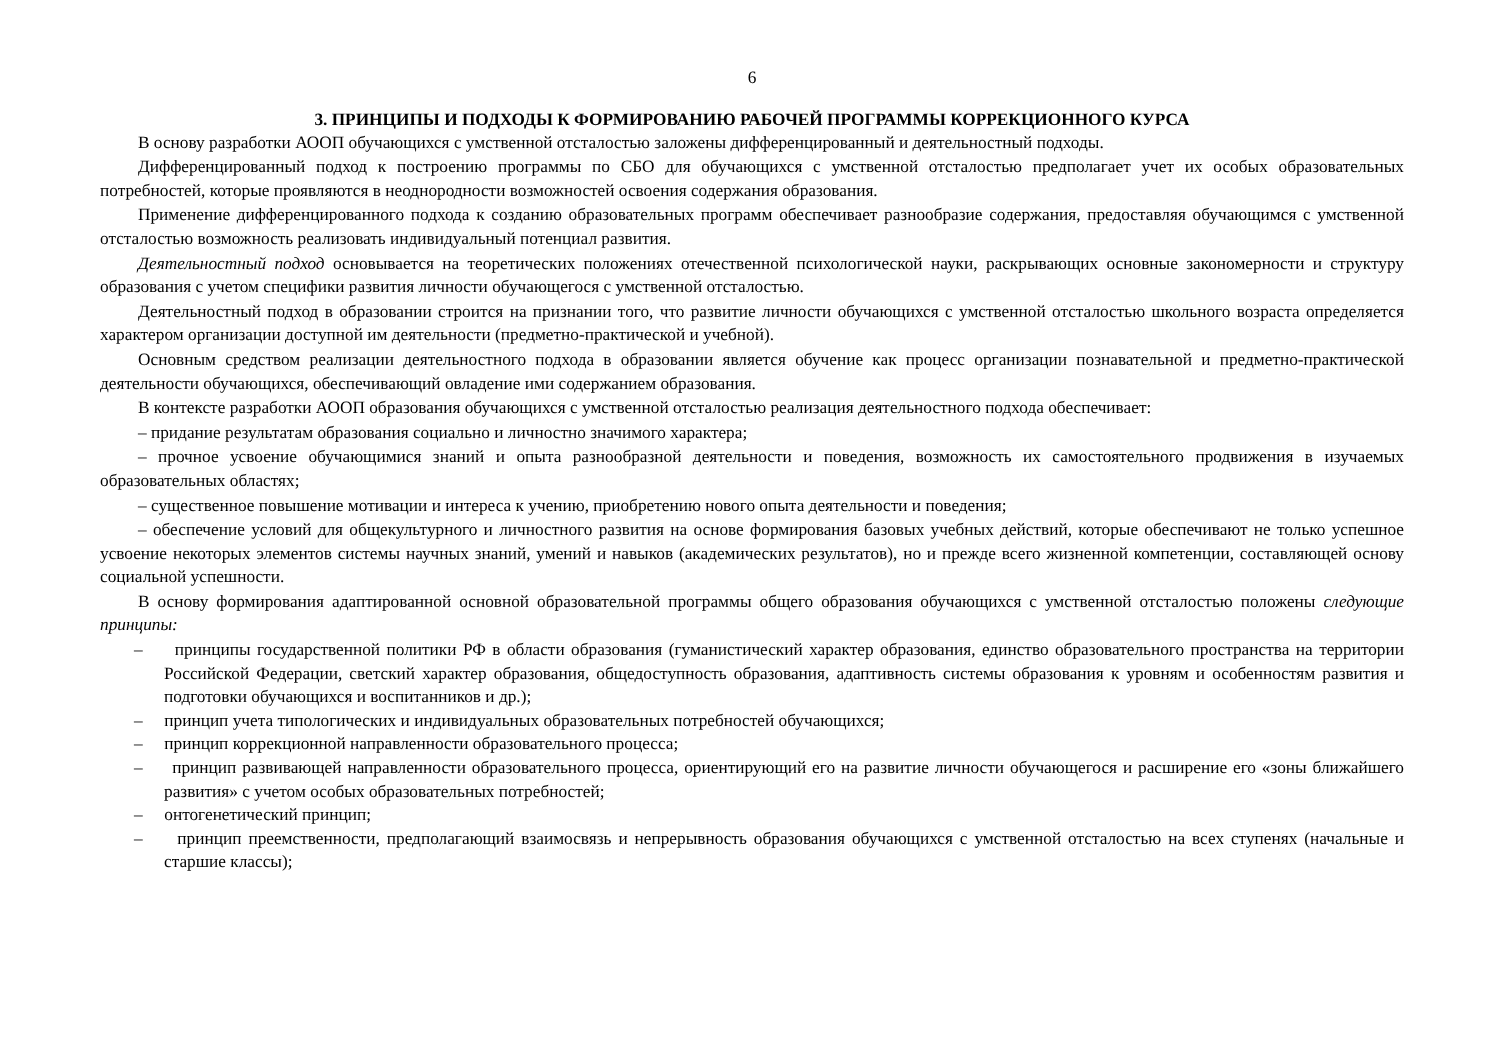6
3. ПРИНЦИПЫ И ПОДХОДЫ К ФОРМИРОВАНИЮ РАБОЧЕЙ ПРОГРАММЫ КОРРЕКЦИОННОГО КУРСА
В основу разработки АООП обучающихся с умственной отсталостью заложены дифференцированный и деятельностный подходы.
Дифференцированный подход к построению программы по СБО для обучающихся с умственной отсталостью предполагает учет их особых образовательных потребностей, которые проявляются в неоднородности возможностей освоения содержания образования.
Применение дифференцированного подхода к созданию образовательных программ обеспечивает разнообразие содержания, предоставляя обучающимся с умственной отсталостью возможность реализовать индивидуальный потенциал развития.
Деятельностный подход основывается на теоретических положениях отечественной психологической науки, раскрывающих основные закономерности и структуру образования с учетом специфики развития личности обучающегося с умственной отсталостью.
Деятельностный подход в образовании строится на признании того, что развитие личности обучающихся с умственной отсталостью школьного возраста определяется характером организации доступной им деятельности (предметно-практической и учебной).
Основным средством реализации деятельностного подхода в образовании является обучение как процесс организации познавательной и предметно-практической деятельности обучающихся, обеспечивающий овладение ими содержанием образования.
В контексте разработки АООП образования обучающихся с умственной отсталостью реализация деятельностного подхода обеспечивает:
– придание результатам образования социально и личностно значимого характера;
– прочное усвоение обучающимися знаний и опыта разнообразной деятельности и поведения, возможность их самостоятельного продвижения в изучаемых образовательных областях;
– существенное повышение мотивации и интереса к учению, приобретению нового опыта деятельности и поведения;
– обеспечение условий для общекультурного и личностного развития на основе формирования базовых учебных действий, которые обеспечивают не только успешное усвоение некоторых элементов системы научных знаний, умений и навыков (академических результатов), но и прежде всего жизненной компетенции, составляющей основу социальной успешности.
В основу формирования адаптированной основной образовательной программы общего образования обучающихся с умственной отсталостью положены следующие принципы:
– принципы государственной политики РФ в области образования (гуманистический характер образования, единство образовательного пространства на территории Российской Федерации, светский характер образования, общедоступность образования, адаптивность системы образования к уровням и особенностям развития и подготовки обучающихся и воспитанников и др.);
– принцип учета типологических и индивидуальных образовательных потребностей обучающихся;
– принцип коррекционной направленности образовательного процесса;
– принцип развивающей направленности образовательного процесса, ориентирующий его на развитие личности обучающегося и расширение его «зоны ближайшего развития» с учетом особых образовательных потребностей;
– онтогенетический принцип;
– принцип преемственности, предполагающий взаимосвязь и непрерывность образования обучающихся с умственной отсталостью на всех ступенях (начальные и старшие классы);